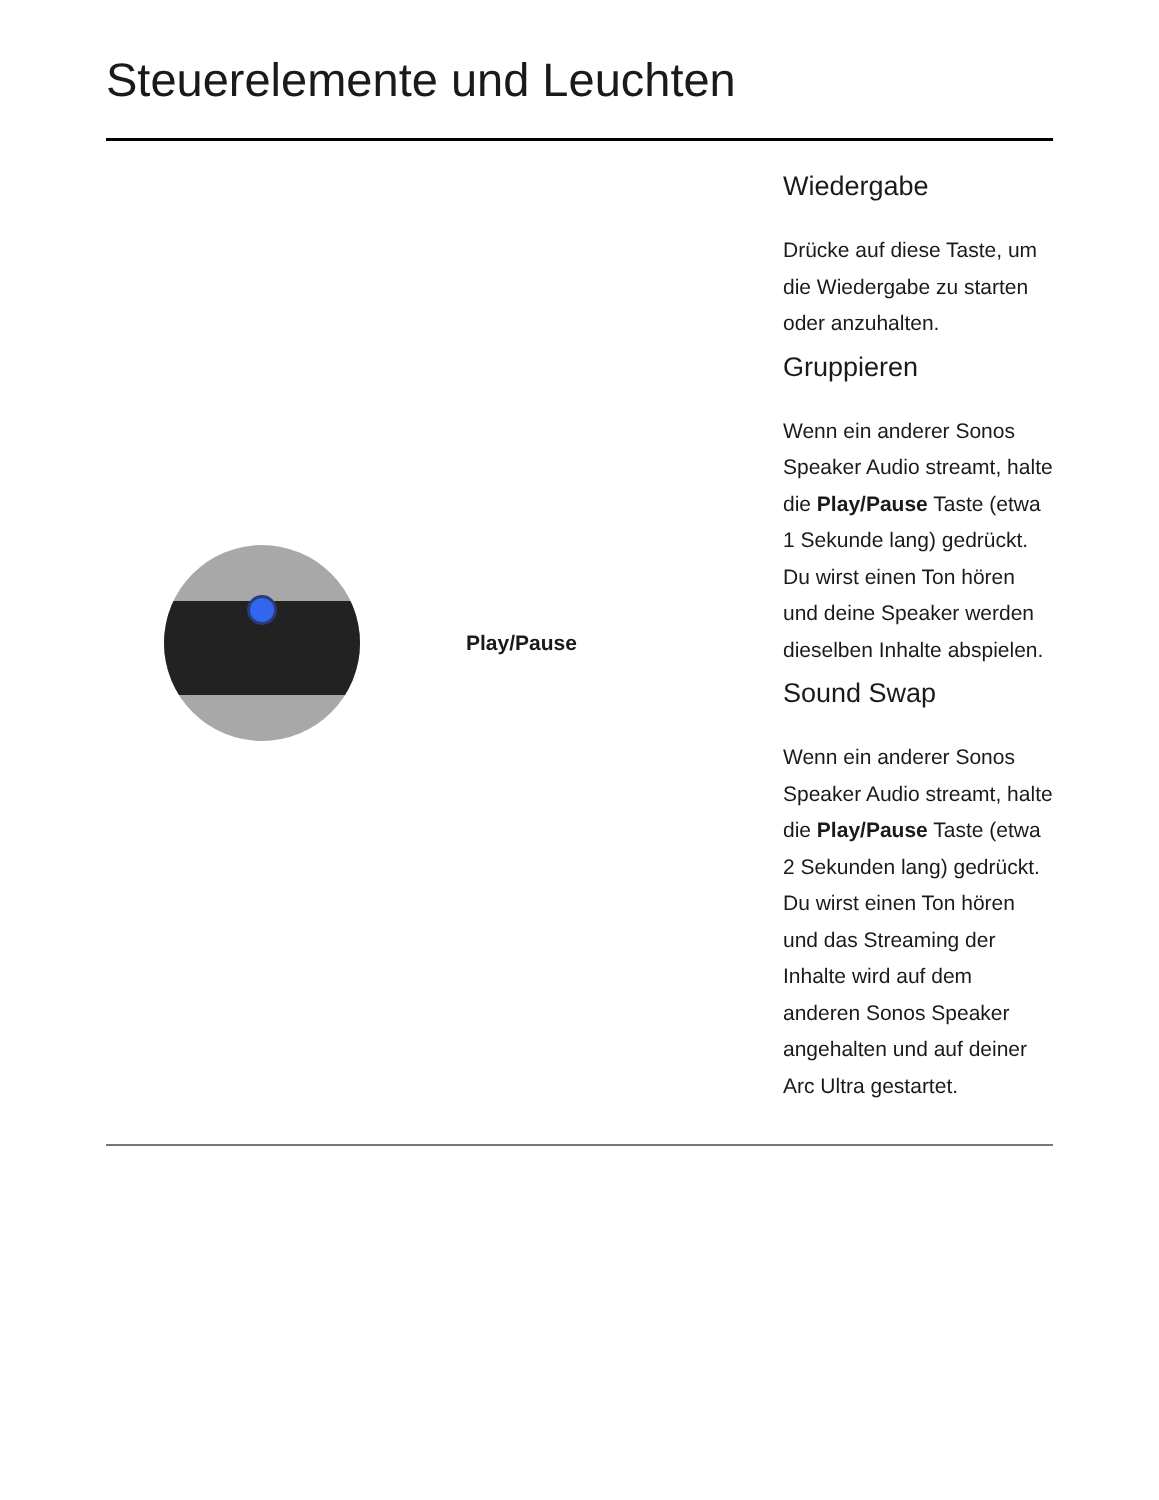Steuerelemente und Leuchten
| | Play/Pause | Wiedergabe Drücke auf diese Taste, um die Wiedergabe zu starten oder anzuhalten. Gruppieren Wenn ein anderer Sonos Speaker Audio streamt, halte die Play/Pause Taste (etwa 1 Sekunde lang) gedrückt. Du wirst einen Ton hören und deine Speaker werden dieselben Inhalte abspielen. Sound Swap Wenn ein anderer Sonos Speaker Audio streamt, halte die Play/Pause Taste (etwa 2 Sekunden lang) gedrückt. Du wirst einen Ton hören und das Streaming der Inhalte wird auf dem anderen Sonos Speaker angehalten und auf deiner Arc Ultra gestartet. |